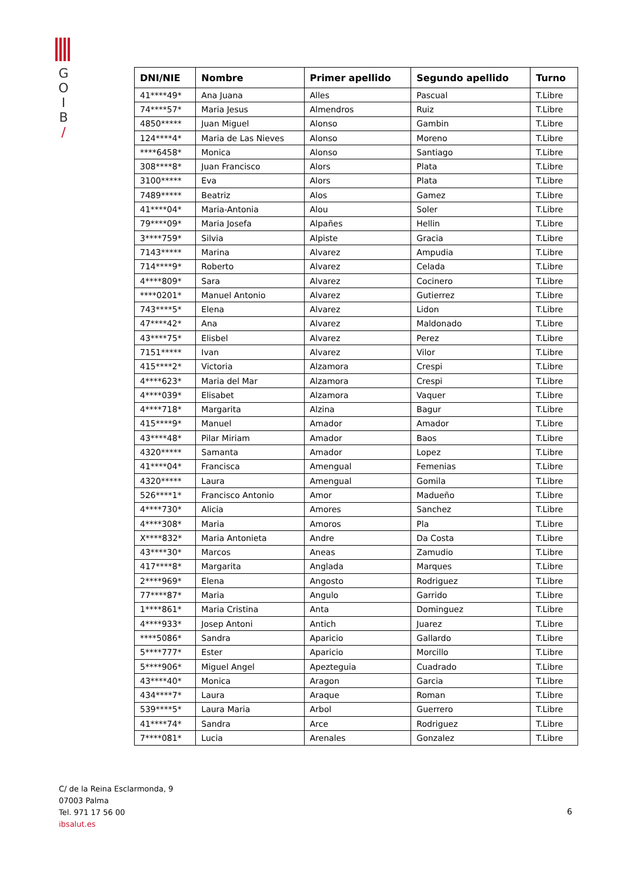G
O
I
B
/
| DNI/NIE | Nombre | Primer apellido | Segundo apellido | Turno |
| --- | --- | --- | --- | --- |
| 41****49* | Ana Juana | Alles | Pascual | T.Libre |
| 74****57* | Maria Jesus | Almendros | Ruiz | T.Libre |
| 4850***** | Juan Miguel | Alonso | Gambin | T.Libre |
| 124****4* | Maria de Las Nieves | Alonso | Moreno | T.Libre |
| ****6458* | Monica | Alonso | Santiago | T.Libre |
| 308****8* | Juan Francisco | Alors | Plata | T.Libre |
| 3100***** | Eva | Alors | Plata | T.Libre |
| 7489***** | Beatriz | Alos | Gamez | T.Libre |
| 41****04* | Maria-Antonia | Alou | Soler | T.Libre |
| 79****09* | Maria Josefa | Alpañes | Hellin | T.Libre |
| 3****759* | Silvia | Alpiste | Gracia | T.Libre |
| 7143***** | Marina | Alvarez | Ampudia | T.Libre |
| 714****9* | Roberto | Alvarez | Celada | T.Libre |
| 4****809* | Sara | Alvarez | Cocinero | T.Libre |
| ****0201* | Manuel Antonio | Alvarez | Gutierrez | T.Libre |
| 743****5* | Elena | Alvarez | Lidon | T.Libre |
| 47****42* | Ana | Alvarez | Maldonado | T.Libre |
| 43****75* | Elisbel | Alvarez | Perez | T.Libre |
| 7151***** | Ivan | Alvarez | Vilor | T.Libre |
| 415****2* | Victoria | Alzamora | Crespi | T.Libre |
| 4****623* | Maria del Mar | Alzamora | Crespi | T.Libre |
| 4****039* | Elisabet | Alzamora | Vaquer | T.Libre |
| 4****718* | Margarita | Alzina | Bagur | T.Libre |
| 415****9* | Manuel | Amador | Amador | T.Libre |
| 43****48* | Pilar Miriam | Amador | Baos | T.Libre |
| 4320***** | Samanta | Amador | Lopez | T.Libre |
| 41****04* | Francisca | Amengual | Femenias | T.Libre |
| 4320***** | Laura | Amengual | Gomila | T.Libre |
| 526****1* | Francisco Antonio | Amor | Madueño | T.Libre |
| 4****730* | Alicia | Amores | Sanchez | T.Libre |
| 4****308* | Maria | Amoros | Pla | T.Libre |
| X****832* | Maria Antonieta | Andre | Da Costa | T.Libre |
| 43****30* | Marcos | Aneas | Zamudio | T.Libre |
| 417****8* | Margarita | Anglada | Marques | T.Libre |
| 2****969* | Elena | Angosto | Rodriguez | T.Libre |
| 77****87* | Maria | Angulo | Garrido | T.Libre |
| 1****861* | Maria Cristina | Anta | Dominguez | T.Libre |
| 4****933* | Josep Antoni | Antich | Juarez | T.Libre |
| ****5086* | Sandra | Aparicio | Gallardo | T.Libre |
| 5****777* | Ester | Aparicio | Morcillo | T.Libre |
| 5****906* | Miguel Angel | Apezteguia | Cuadrado | T.Libre |
| 43****40* | Monica | Aragon | Garcia | T.Libre |
| 434****7* | Laura | Araque | Roman | T.Libre |
| 539****5* | Laura Maria | Arbol | Guerrero | T.Libre |
| 41****74* | Sandra | Arce | Rodriguez | T.Libre |
| 7****081* | Lucia | Arenales | Gonzalez | T.Libre |
C/ de la Reina Esclarmonda, 9
07003 Palma
Tel. 971 17 56 00
ibsalut.es
6